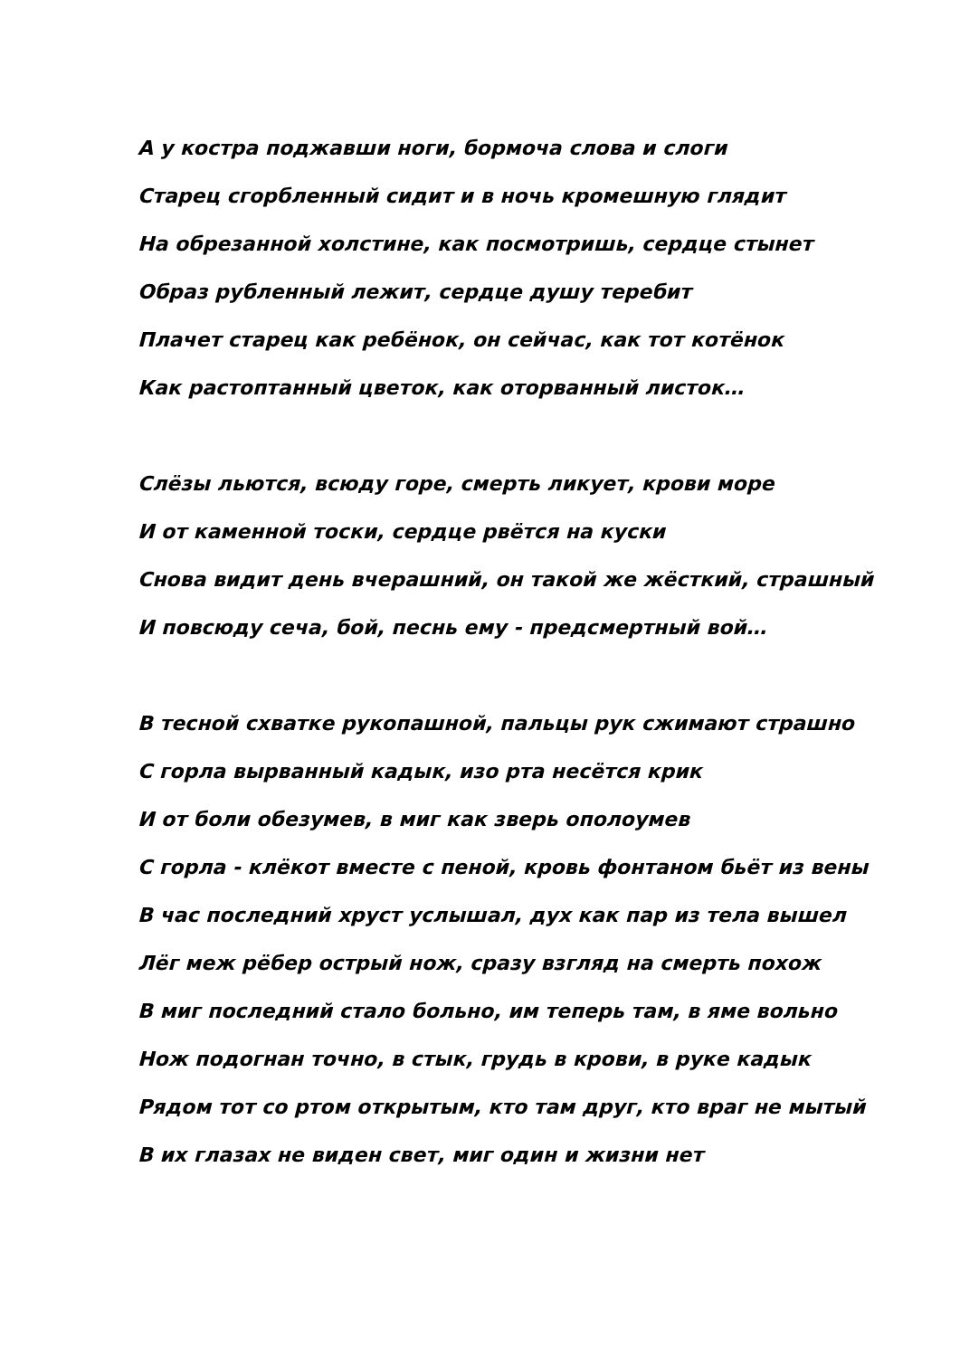А у костра поджавши ноги, бормоча слова и слоги
Старец сгорбленный сидит и в ночь кромешную глядит
На обрезанной холстине, как посмотришь, сердце стынет
Образ рубленный лежит, сердце душу теребит
Плачет старец как ребёнок, он сейчас, как тот котёнок
Как растоптанный цветок, как оторванный листок…
Слёзы льются, всюду горе, смерть ликует, крови море
И от каменной тоски, сердце рвётся на куски
Снова видит день вчерашний, он такой же жёсткий, страшный
И повсюду сеча, бой, песнь ему - предсмертный вой…
В тесной схватке рукопашной, пальцы рук сжимают страшно
С горла вырванный кадык, изо рта несётся крик
И от боли обезумев, в миг как зверь ополоумев
С горла - клёкот вместе с пеной, кровь фонтаном бьёт из вены
В час последний хруст услышал, дух как пар из тела вышел
Лёг меж рёбер острый нож, сразу взгляд на смерть похож
В миг последний стало больно, им теперь там, в яме вольно
Нож подогнан точно, в стык, грудь в крови, в руке кадык
Рядом тот со ртом открытым, кто там друг, кто враг не мытый
В их глазах не виден свет, миг один и жизни нет